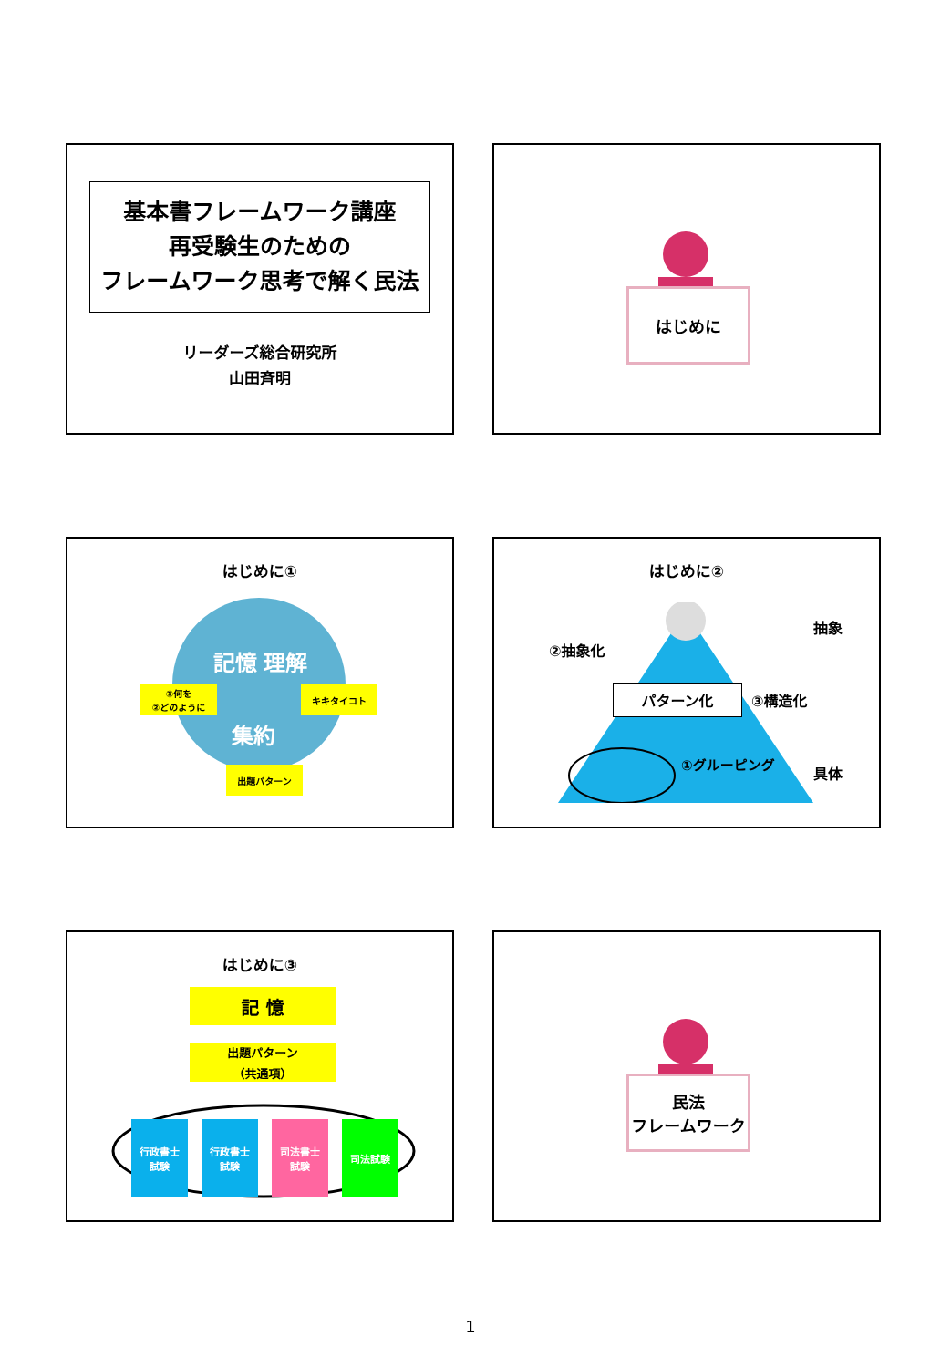基本書フレームワーク講座
再受験生のための
フレームワーク思考で解く民法
リーダーズ総合研究所
山田斉明
はじめに
はじめに①
記憶
理解
集約
①何を
②どのように
キキタイコト
出題パターン
はじめに②
②抽象化
抽象
パターン化 ③構造化
①グルーピング 具体
はじめに③
記 憶
出題パターン
（共通項）
行政書士
試験
行政書士
試験
司法書士
試験
司法試験
民法
フレームワーク
1